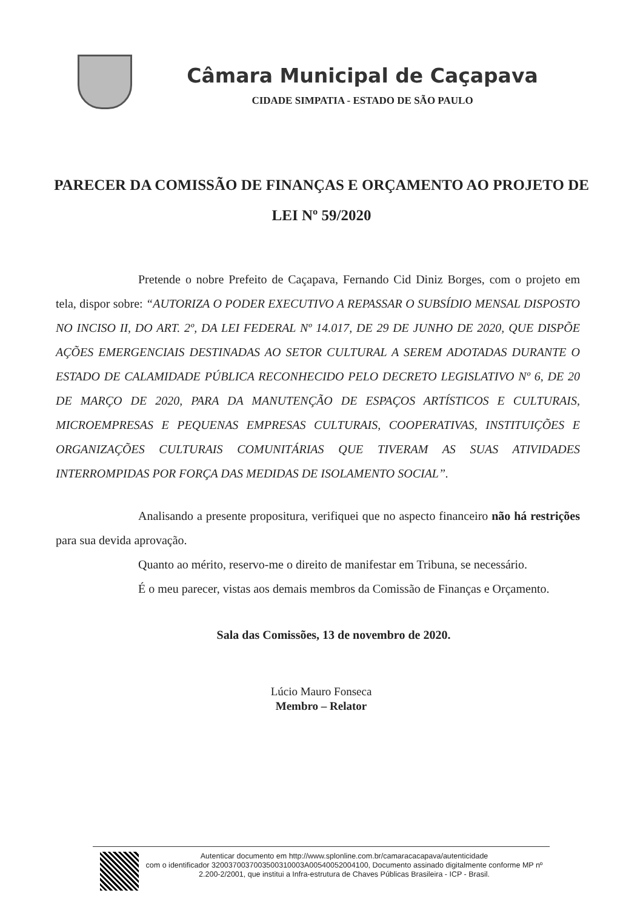Câmara Municipal de Caçapava
CIDADE SIMPATIA - ESTADO DE SÃO PAULO
PARECER DA COMISSÃO DE FINANÇAS E ORÇAMENTO AO PROJETO DE LEI Nº 59/2020
Pretende o nobre Prefeito de Caçapava, Fernando Cid Diniz Borges, com o projeto em tela, dispor sobre: “AUTORIZA O PODER EXECUTIVO A REPASSAR O SUBSÍDIO MENSAL DISPOSTO NO INCISO II, DO ART. 2º, DA LEI FEDERAL Nº 14.017, DE 29 DE JUNHO DE 2020, QUE DISPÕE AÇÕES EMERGENCIAIS DESTINADAS AO SETOR CULTURAL A SEREM ADOTADAS DURANTE O ESTADO DE CALAMIDADE PÚBLICA RECONHECIDO PELO DECRETO LEGISLATIVO Nº 6, DE 20 DE MARÇO DE 2020, PARA DA MANUTENÇÃO DE ESPAÇOS ARTÍSTICOS E CULTURAIS, MICROEMPRESAS E PEQUENAS EMPRESAS CULTURAIS, COOPERATIVAS, INSTITUIÇÕES E ORGANIZAÇÕES CULTURAIS COMUNITÁRIAS QUE TIVERAM AS SUAS ATIVIDADES INTERROMPIDAS POR FORÇA DAS MEDIDAS DE ISOLAMENTO SOCIAL”.
Analisando a presente propositura, verifiquei que no aspecto financeiro não há restrições para sua devida aprovação.
Quanto ao mérito, reservo-me o direito de manifestar em Tribuna, se necessário.
É o meu parecer, vistas aos demais membros da Comissão de Finanças e Orçamento.
Sala das Comissões, 13 de novembro de 2020.
Lúcio Mauro Fonseca
Membro – Relator
Autenticar documento em http://www.splonline.com.br/camaracacapava/autenticidade
com o identificador 3200370037003500310003A00540052004100, Documento assinado digitalmente conforme MP nº 2.200-2/2001, que institui a Infra-estrutura de Chaves Públicas Brasileira - ICP - Brasil.